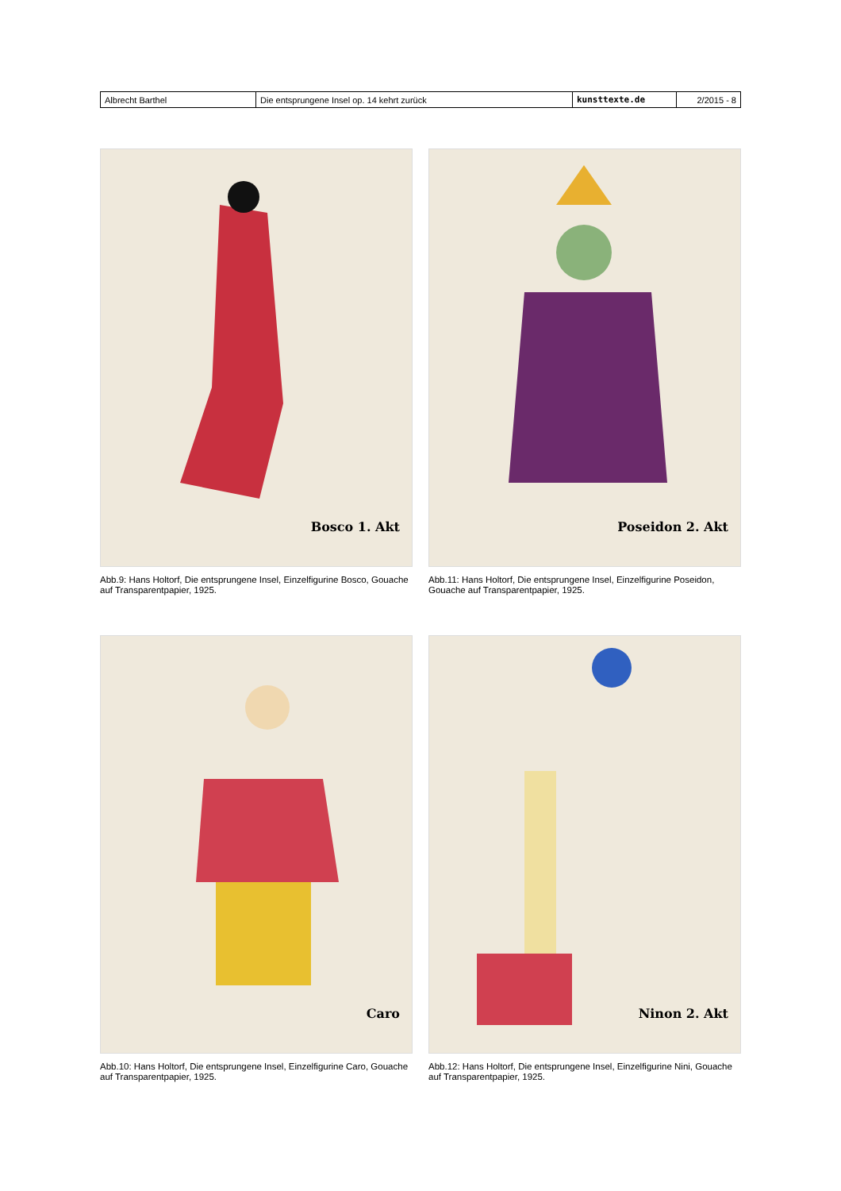| Albrecht Barthel | Die entsprungene Insel op. 14 kehrt zurück | kunsttexte.de | 2/2015 - 8 |
Bosco 1. Akt
Abb.9: Hans Holtorf, Die entsprungene Insel, Einzelfigurine Bosco, Gouache auf Transparentpapier, 1925.
Poseidon 2. Akt
Abb.11: Hans Holtorf, Die entsprungene Insel, Einzelfigurine Poseidon, Gouache auf Transparentpapier, 1925.
Caro
Abb.10: Hans Holtorf, Die entsprungene Insel, Einzelfigurine Caro, Gouache auf Transparentpapier, 1925.
Ninon 2. Akt
Abb.12: Hans Holtorf, Die entsprungene Insel, Einzelfigurine Nini, Gouache auf Transparentpapier, 1925.